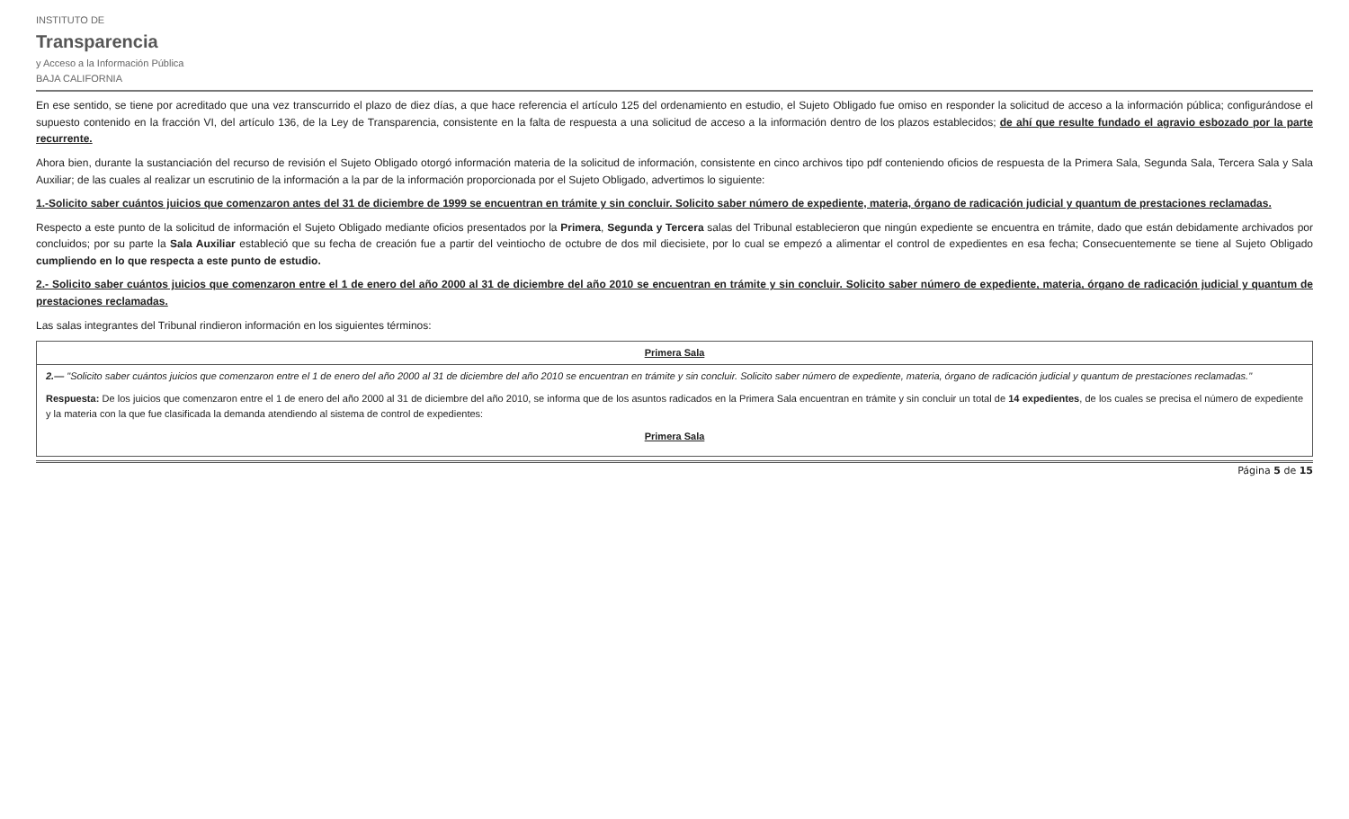INSTITUTO DE
Transparencia
y Acceso a la Información Pública
BAJA CALIFORNIA
En ese sentido, se tiene por acreditado que una vez transcurrido el plazo de diez días, a que hace referencia el artículo 125 del ordenamiento en estudio, el Sujeto Obligado fue omiso en responder la solicitud de acceso a la información pública; configurándose el supuesto contenido en la fracción VI, del artículo 136, de la Ley de Transparencia, consistente en la falta de respuesta a una solicitud de acceso a la información dentro de los plazos establecidos; de ahí que resulte fundado el agravio esbozado por la parte recurrente.
Ahora bien, durante la sustanciación del recurso de revisión el Sujeto Obligado otorgó información materia de la solicitud de información, consistente en cinco archivos tipo pdf conteniendo oficios de respuesta de la Primera Sala, Segunda Sala, Tercera Sala y Sala Auxiliar; de las cuales al realizar un escrutinio de la información a la par de la información proporcionada por el Sujeto Obligado, advertimos lo siguiente:
1.-Solicito saber cuántos juicios que comenzaron antes del 31 de diciembre de 1999 se encuentran en trámite y sin concluir. Solicito saber número de expediente, materia, órgano de radicación judicial y quantum de prestaciones reclamadas.
Respecto a este punto de la solicitud de información el Sujeto Obligado mediante oficios presentados por la Primera, Segunda y Tercera salas del Tribunal establecieron que ningún expediente se encuentra en trámite, dado que están debidamente archivados por concluidos; por su parte la Sala Auxiliar estableció que su fecha de creación fue a partir del veintiocho de octubre de dos mil diecisiete, por lo cual se empezó a alimentar el control de expedientes en esa fecha; Consecuentemente se tiene al Sujeto Obligado cumpliendo en lo que respecta a este punto de estudio.
2.- Solicito saber cuántos juicios que comenzaron entre el 1 de enero del año 2000 al 31 de diciembre del año 2010 se encuentran en trámite y sin concluir. Solicito saber número de expediente, materia, órgano de radicación judicial y quantum de prestaciones reclamadas.
Las salas integrantes del Tribunal rindieron información en los siguientes términos:
| Primera Sala |
| --- |
| 2.— "Solicito saber cuántos juicios que comenzaron entre el 1 de enero del año 2000 al 31 de diciembre del año 2010 se encuentran en trámite y sin concluir. Solicito saber número de expediente, materia, órgano de radicación judicial y quantum de prestaciones reclamadas." Respuesta: De los juicios que comenzaron entre el 1 de enero del año 2000 al 31 de diciembre del año 2010, se informa que de los asuntos radicados en la Primera Sala encuentran en trámite y sin concluir un total de 14 expedientes , de los cuales se precisa el número de expediente y la materia con la que fue clasificada la demanda atendiendo al sistema de control de expedientes: Primera Sala |
Página 5 de 15